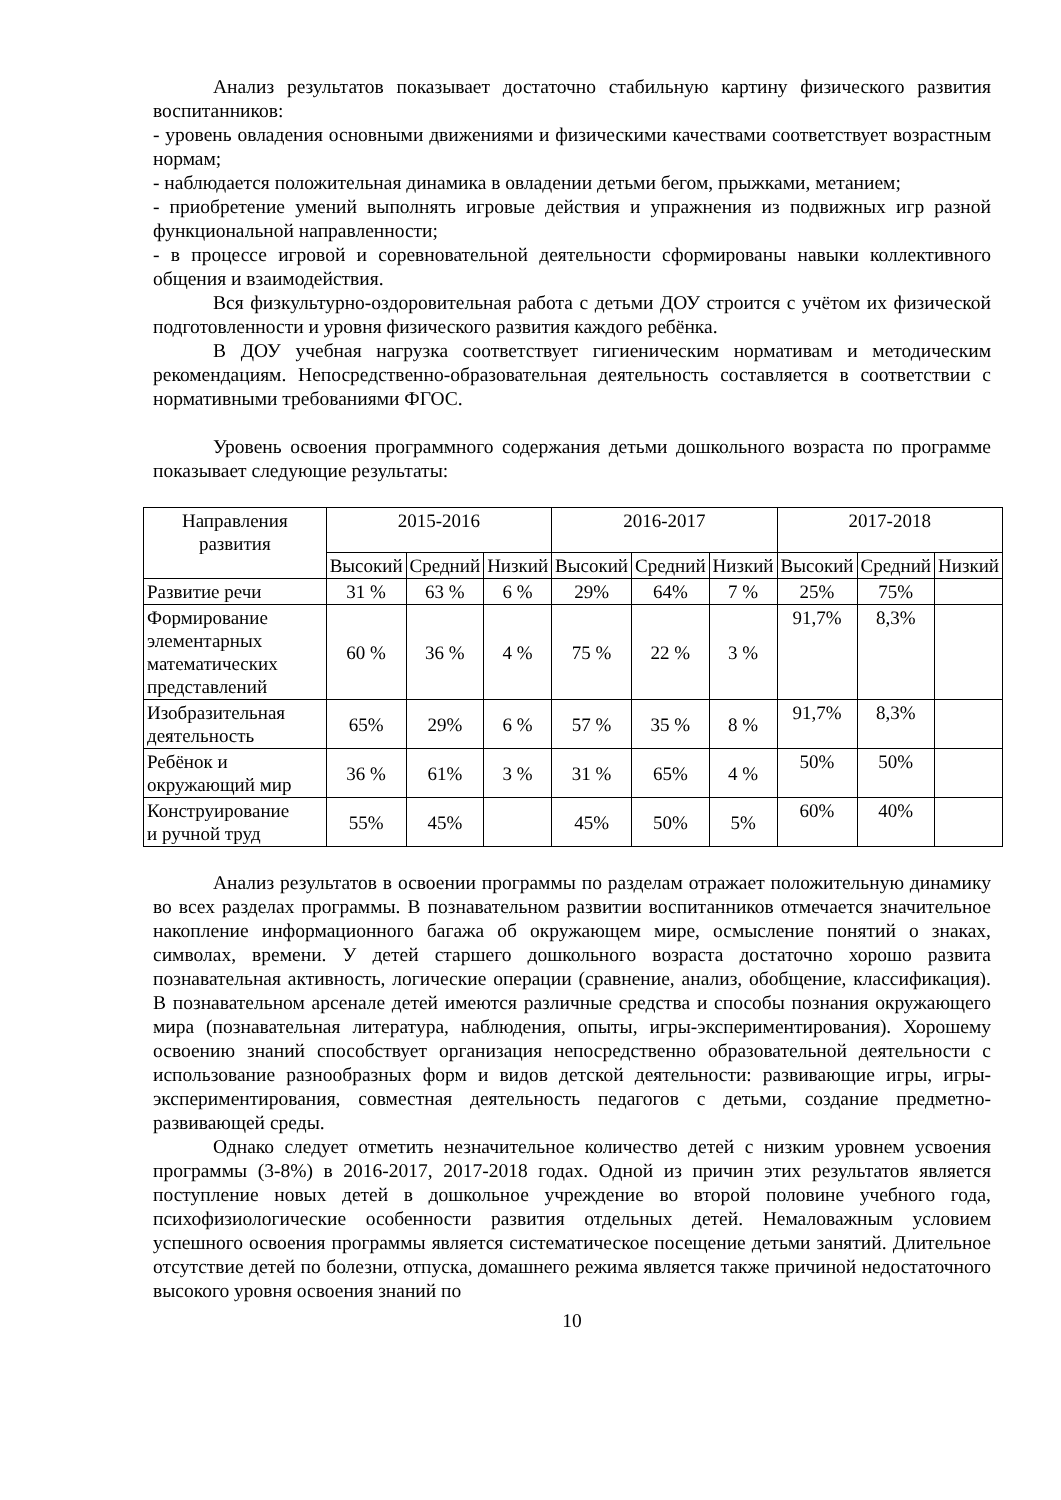Анализ результатов показывает достаточно стабильную картину физического развития воспитанников:
- уровень овладения основными движениями и физическими качествами соответствует возрастным нормам;
- наблюдается положительная динамика в овладении детьми бегом, прыжками, метанием;
- приобретение умений выполнять игровые действия и упражнения из подвижных игр разной функциональной направленности;
- в процессе игровой и соревновательной деятельности сформированы навыки коллективного общения и взаимодействия.
Вся физкультурно-оздоровительная работа с детьми ДОУ строится с учётом их физической подготовленности и уровня физического развития каждого ребёнка.
В ДОУ учебная нагрузка соответствует гигиеническим нормативам и методическим рекомендациям. Непосредственно-образовательная деятельность составляется в соответствии с нормативными требованиями ФГОС.
Уровень освоения программного содержания детьми дошкольного возраста по программе показывает следующие результаты:
| Направления развития | 2015-2016 | | | 2016-2017 | | | 2017-2018 | | |
| --- | --- | --- | --- | --- | --- | --- | --- | --- | --- |
| | Высокий | Средний | Низкий | Высокий | Средний | Низкий | Высокий | Средний | Низкий |
| Развитие речи | 31 % | 63 % | 6 % | 29% | 64% | 7 % | 25% | 75% | |
| Формирование элементарных математических представлений | 60 % | 36 % | 4 % | 75 % | 22 % | 3 % | 91,7% | 8,3% | |
| Изобразительная деятельность | 65% | 29% | 6 % | 57 % | 35 % | 8 % | 91,7% | 8,3% | |
| Ребёнок и окружающий мир | 36 % | 61% | 3 % | 31 % | 65% | 4 % | 50% | 50% | |
| Конструирование и ручной труд | 55% | 45% | | 45% | 50% | 5% | 60% | 40% | |
Анализ результатов в освоении программы по разделам отражает положительную динамику во всех разделах программы. В познавательном развитии воспитанников отмечается значительное накопление информационного багажа об окружающем мире, осмысление понятий о знаках, символах, времени. У детей старшего дошкольного возраста достаточно хорошо развита познавательная активность, логические операции (сравнение, анализ, обобщение, классификация). В познавательном арсенале детей имеются различные средства и способы познания окружающего мира (познавательная литература, наблюдения, опыты, игры-экспериментирования). Хорошему освоению знаний способствует организация непосредственно образовательной деятельности с использование разнообразных форм и видов детской деятельности: развивающие игры, игры-экспериментирования, совместная деятельность педагогов с детьми, создание предметно-развивающей среды.
Однако следует отметить незначительное количество детей с низким уровнем усвоения программы (3-8%) в 2016-2017, 2017-2018 годах. Одной из причин этих результатов является поступление новых детей в дошкольное учреждение во второй половине учебного года, психофизиологические особенности развития отдельных детей. Немаловажным условием успешного освоения программы является систематическое посещение детьми занятий. Длительное отсутствие детей по болезни, отпуска, домашнего режима является также причиной недостаточного высокого уровня освоения знаний по
10